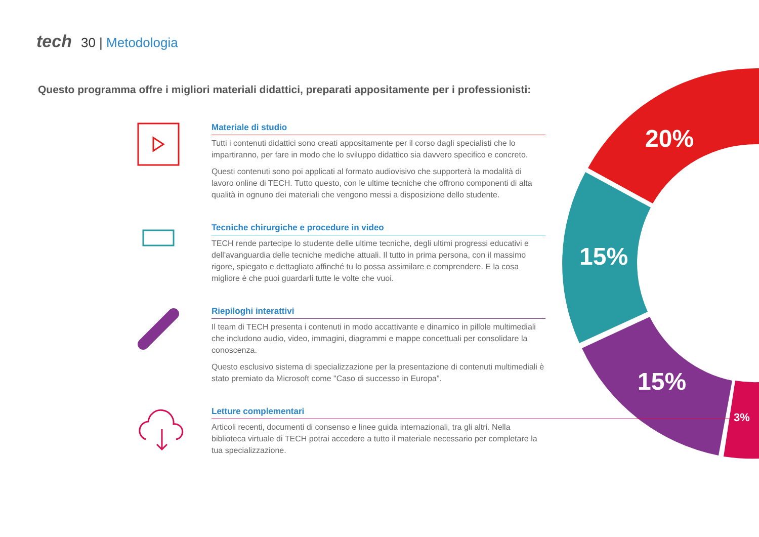tech 30 | Metodologia
Questo programma offre i migliori materiali didattici, preparati appositamente per i professionisti:
20%
15%
15%
3%
Materiale di studio
Tutti i contenuti didattici sono creati appositamente per il corso dagli specialisti che lo impartiranno, per fare in modo che lo sviluppo didattico sia davvero specifico e concreto.
Questi contenuti sono poi applicati al formato audiovisivo che supporterà la modalità di lavoro online di TECH. Tutto questo, con le ultime tecniche che offrono componenti di alta qualità in ognuno dei materiali che vengono messi a disposizione dello studente.
Tecniche chirurgiche e procedure in video
TECH rende partecipe lo studente delle ultime tecniche, degli ultimi progressi educativi e dell'avanguardia delle tecniche mediche attuali. Il tutto in prima persona, con il massimo rigore, spiegato e dettagliato affinché tu lo possa assimilare e comprendere. E la cosa migliore è che puoi guardarli tutte le volte che vuoi.
Riepiloghi interattivi
Il team di TECH presenta i contenuti in modo accattivante e dinamico in pillole multimediali che includono audio, video, immagini, diagrammi e mappe concettuali per consolidare la conoscenza.
Questo esclusivo sistema di specializzazione per la presentazione di contenuti multimediali è stato premiato da Microsoft come "Caso di successo in Europa”.
Letture complementari
Articoli recenti, documenti di consenso e linee guida internazionali, tra gli altri. Nella biblioteca virtuale di TECH potrai accedere a tutto il materiale necessario per completare la tua specializzazione.